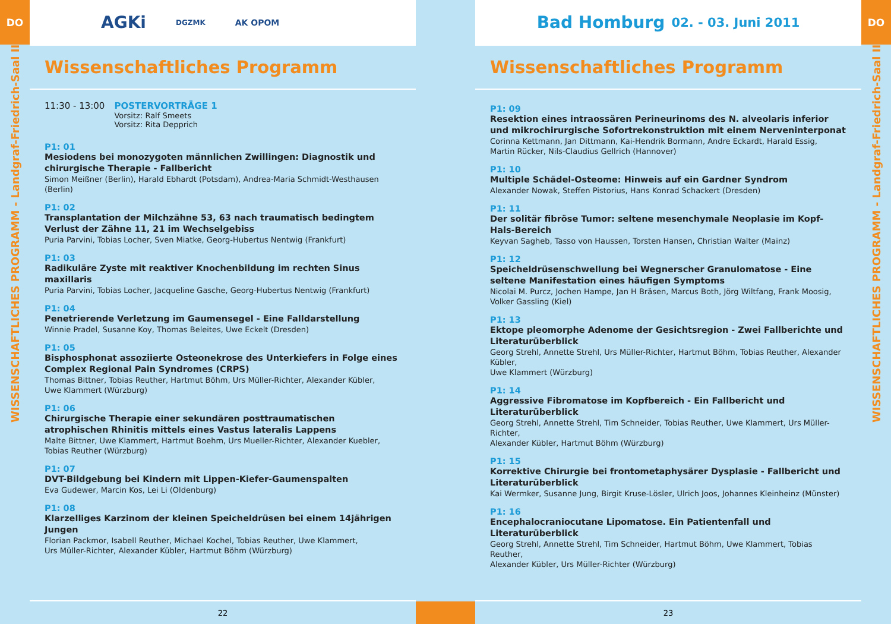DO
WISSENSCHAFTLICHES PROGRAMM - Landgraf-Friedrich-Saal II
AGKi DGZMK AK OPOM
Wissenschaftliches Programm
11:30 - 13:00 POSTERVORTRÄGE 1
Vorsitz: Ralf Smeets
Vorsitz: Rita Depprich
P1: 01
Mesiodens bei monozygoten männlichen Zwillingen: Diagnostik und chirurgische Therapie - Fallbericht
Simon Meißner (Berlin), Harald Ebhardt (Potsdam), Andrea-Maria Schmidt-Westhausen (Berlin)
P1: 02
Transplantation der Milchzähne 53, 63 nach traumatisch bedingtem Verlust der Zähne 11, 21 im Wechselgebiss
Puria Parvini, Tobias Locher, Sven Miatke, Georg-Hubertus Nentwig (Frankfurt)
P1: 03
Radikuläre Zyste mit reaktiver Knochenbildung im rechten Sinus maxillaris
Puria Parvini, Tobias Locher, Jacqueline Gasche, Georg-Hubertus Nentwig (Frankfurt)
P1: 04
Penetrierende Verletzung im Gaumensegel - Eine Falldarstellung
Winnie Pradel, Susanne Koy, Thomas Beleites, Uwe Eckelt (Dresden)
P1: 05
Bisphosphonat assoziierte Osteonekrose des Unterkiefers in Folge eines Complex Regional Pain Syndromes (CRPS)
Thomas Bittner, Tobias Reuther, Hartmut Böhm, Urs Müller-Richter, Alexander Kübler,
Uwe Klammert (Würzburg)
P1: 06
Chirurgische Therapie einer sekundären posttraumatischen atrophischen Rhinitis mittels eines Vastus lateralis Lappens
Malte Bittner, Uwe Klammert, Hartmut Boehm, Urs Mueller-Richter, Alexander Kuebler,
Tobias Reuther (Würzburg)
P1: 07
DVT-Bildgebung bei Kindern mit Lippen-Kiefer-Gaumenspalten
Eva Gudewer, Marcin Kos, Lei Li (Oldenburg)
P1: 08
Klarzelliges Karzinom der kleinen Speicheldrüsen bei einem 14jährigen Jungen
Florian Packmor, Isabell Reuther, Michael Kochel, Tobias Reuther, Uwe Klammert,
Urs Müller-Richter, Alexander Kübler, Hartmut Böhm (Würzburg)
22
Bad Homburg 02. - 03. Juni 2011
Wissenschaftliches Programm
P1: 09
Resektion eines intraossären Perineurinoms des N. alveolaris inferior und mikrochirurgische Sofortrekonstruktion mit einem Nerveninterponat
Corinna Kettmann, Jan Dittmann, Kai-Hendrik Bormann, Andre Eckardt, Harald Essig,
Martin Rücker, Nils-Claudius Gellrich (Hannover)
P1: 10
Multiple Schädel-Osteome: Hinweis auf ein Gardner Syndrom
Alexander Nowak, Steffen Pistorius, Hans Konrad Schackert (Dresden)
P1: 11
Der solitär fibröse Tumor: seltene mesenchymale Neoplasie im Kopf-Hals-Bereich
Keyvan Sagheb, Tasso von Haussen, Torsten Hansen, Christian Walter (Mainz)
P1: 12
Speicheldrüsenschwellung bei Wegnerscher Granulomatose - Eine seltene Manifestation eines häufigen Symptoms
Nicolai M. Purcz, Jochen Hampe, Jan H Bräsen, Marcus Both, Jörg Wiltfang, Frank Moosig,
Volker Gassling (Kiel)
P1: 13
Ektope pleomorphe Adenome der Gesichtsregion - Zwei Fallberichte und Literaturüberblick
Georg Strehl, Annette Strehl, Urs Müller-Richter, Hartmut Böhm, Tobias Reuther, Alexander Kübler,
Uwe Klammert (Würzburg)
P1: 14
Aggressive Fibromatose im Kopfbereich - Ein Fallbericht und Literaturüberblick
Georg Strehl, Annette Strehl, Tim Schneider, Tobias Reuther, Uwe Klammert, Urs Müller-Richter,
Alexander Kübler, Hartmut Böhm (Würzburg)
P1: 15
Korrektive Chirurgie bei frontometaphysärer Dysplasie - Fallbericht und Literaturüberblick
Kai Wermker, Susanne Jung, Birgit Kruse-Lösler, Ulrich Joos, Johannes Kleinheinz (Münster)
P1: 16
Encephalocraniocutane Lipomatose. Ein Patientenfall und Literaturüberblick
Georg Strehl, Annette Strehl, Tim Schneider, Hartmut Böhm, Uwe Klammert, Tobias Reuther,
Alexander Kübler, Urs Müller-Richter (Würzburg)
23
DO
WISSENSCHAFTLICHES PROGRAMM - Landgraf-Friedrich-Saal II